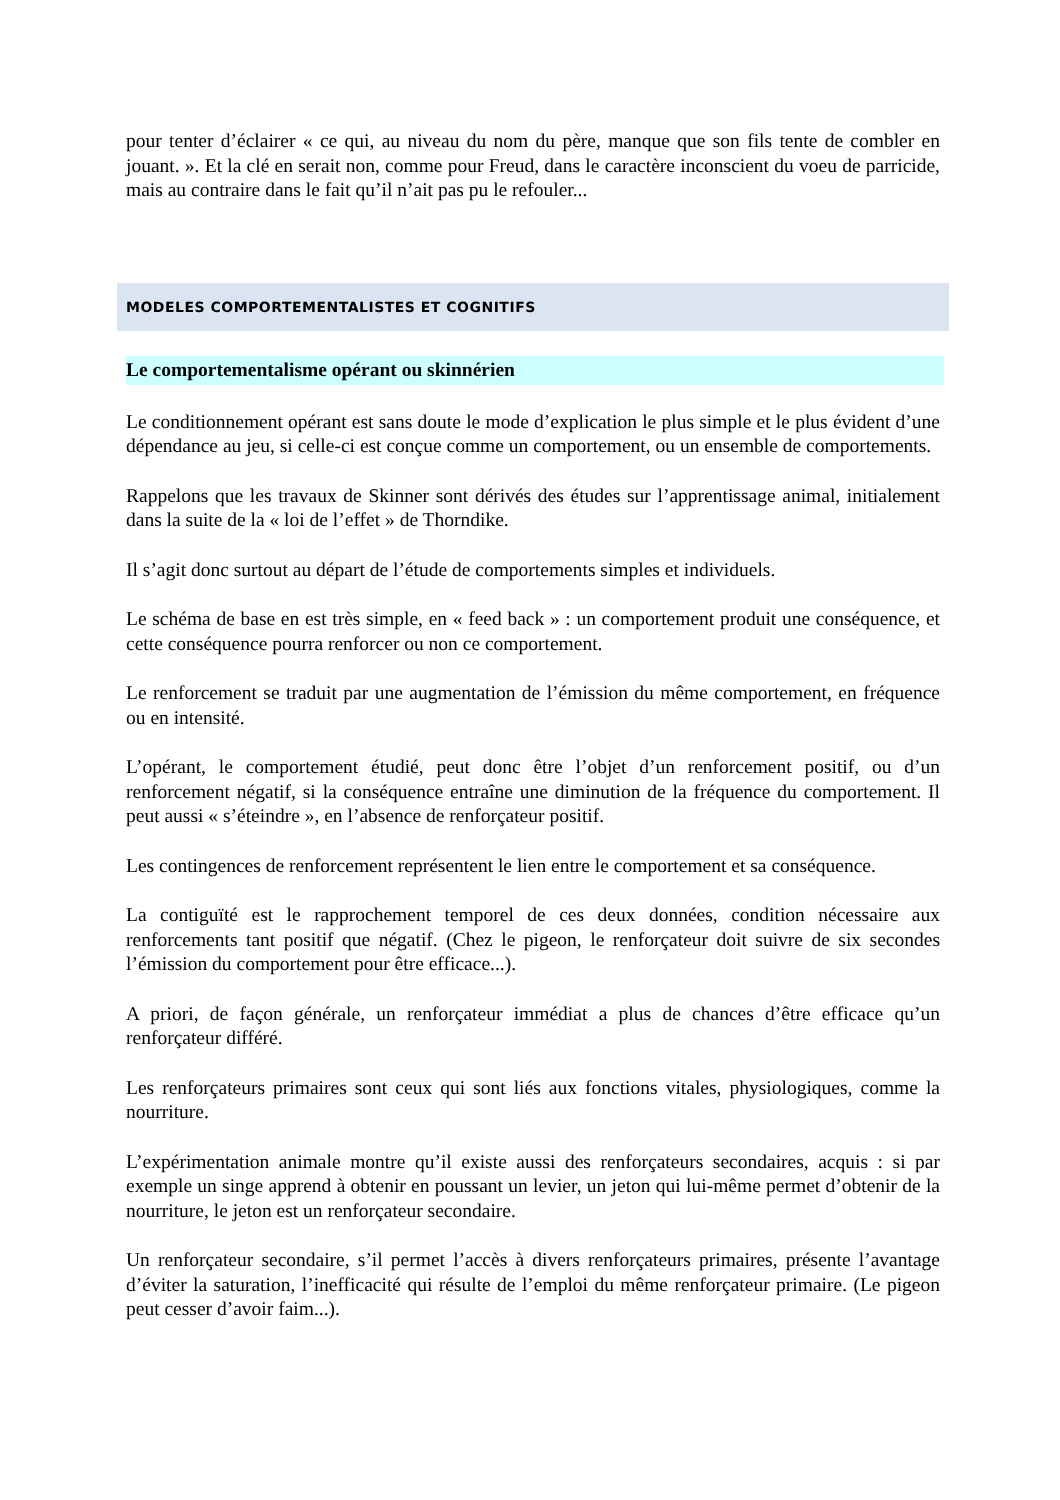pour tenter d’éclairer « ce qui, au niveau du nom du père, manque que son fils tente de combler en jouant. ». Et la clé en serait non, comme pour Freud, dans le caractère inconscient du voeu de parricide, mais au contraire dans le fait qu’il n’ait pas pu le refouler...
MODELES COMPORTEMENTALISTES ET COGNITIFS
Le comportementalisme opérant ou skinnérien
Le conditionnement opérant est sans doute le mode d’explication le plus simple et le plus évident d’une dépendance au jeu, si celle-ci est conçue comme un comportement, ou un ensemble de comportements.
Rappelons que les travaux de Skinner sont dérivés des études sur l’apprentissage animal, initialement dans la suite de la « loi de l’effet » de Thorndike.
Il s’agit donc surtout au départ de l’étude de comportements simples et individuels.
Le schéma de base en est très simple, en « feed back » : un comportement produit une conséquence, et cette conséquence pourra renforcer ou non ce comportement.
Le renforcement se traduit par une augmentation de l’émission du même comportement, en fréquence ou en intensité.
L’opérant, le comportement étudié, peut donc être l’objet d’un renforcement positif, ou d’un renforcement négatif, si la conséquence entraîne une diminution de la fréquence du comportement. Il peut aussi « s’éteindre », en l’absence de renforçateur positif.
Les contingences de renforcement représentent le lien entre le comportement et sa conséquence.
La contiguïté est le rapprochement temporel de ces deux données, condition nécessaire aux renforcements tant positif que négatif. (Chez le pigeon, le renforçateur doit suivre de six secondes l’émission du comportement pour être efficace...).
A priori, de façon générale, un renforçateur immédiat a plus de chances d’être efficace qu’un renforçateur différé.
Les renforçateurs primaires sont ceux qui sont liés aux fonctions vitales, physiologiques, comme la nourriture.
L’expérimentation animale montre qu’il existe aussi des renforçateurs secondaires, acquis : si par exemple un singe apprend à obtenir en poussant un levier, un jeton qui lui-même permet d’obtenir de la nourriture, le jeton est un renforçateur secondaire.
Un renforçateur secondaire, s’il permet l’accès à divers renforçateurs primaires, présente l’avantage d’éviter la saturation, l’inefficacité qui résulte de l’emploi du même renforçateur primaire. (Le pigeon peut cesser d’avoir faim...).